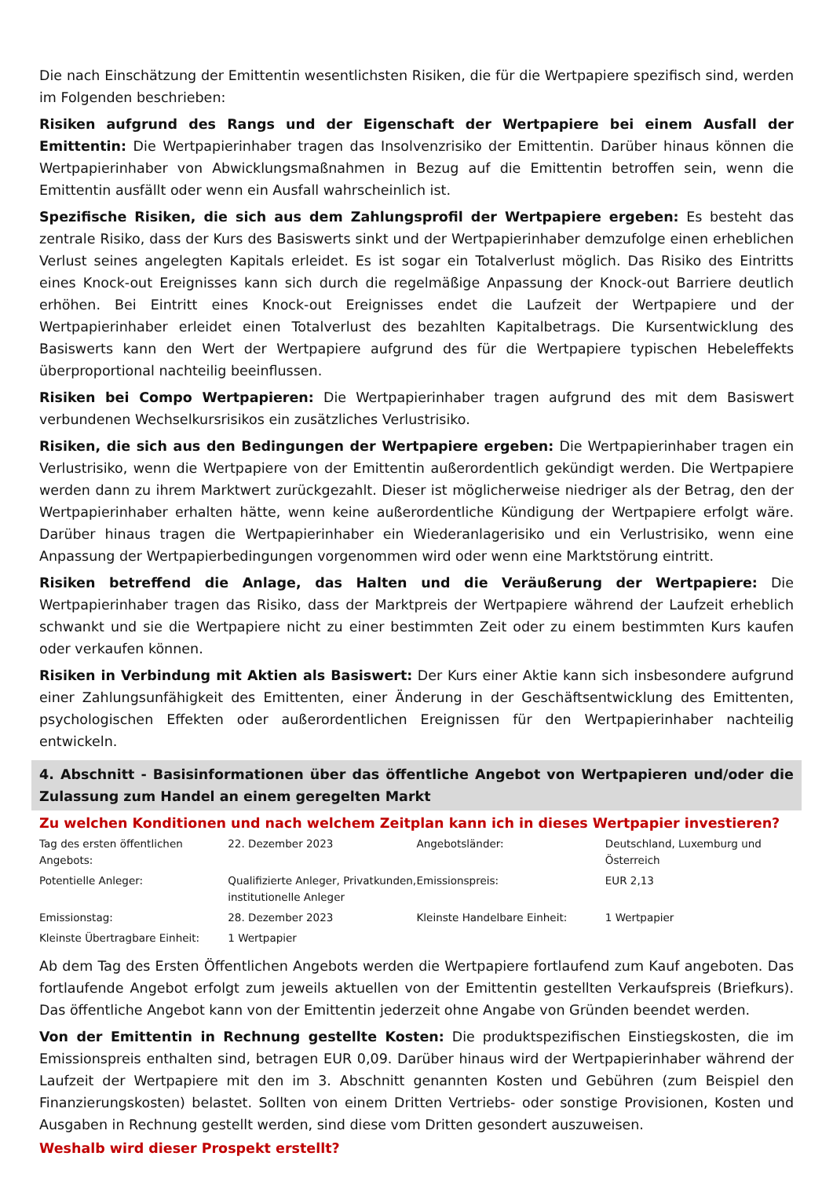Die nach Einschätzung der Emittentin wesentlichsten Risiken, die für die Wertpapiere spezifisch sind, werden im Folgenden beschrieben:
Risiken aufgrund des Rangs und der Eigenschaft der Wertpapiere bei einem Ausfall der Emittentin: Die Wertpapierinhaber tragen das Insolvenzrisiko der Emittentin. Darüber hinaus können die Wertpapierinhaber von Abwicklungsmaßnahmen in Bezug auf die Emittentin betroffen sein, wenn die Emittentin ausfällt oder wenn ein Ausfall wahrscheinlich ist.
Spezifische Risiken, die sich aus dem Zahlungsprofil der Wertpapiere ergeben: Es besteht das zentrale Risiko, dass der Kurs des Basiswerts sinkt und der Wertpapierinhaber demzufolge einen erheblichen Verlust seines angelegten Kapitals erleidet. Es ist sogar ein Totalverlust möglich. Das Risiko des Eintritts eines Knock-out Ereignisses kann sich durch die regelmäßige Anpassung der Knock-out Barriere deutlich erhöhen. Bei Eintritt eines Knock-out Ereignisses endet die Laufzeit der Wertpapiere und der Wertpapierinhaber erleidet einen Totalverlust des bezahlten Kapitalbetrags. Die Kursentwicklung des Basiswerts kann den Wert der Wertpapiere aufgrund des für die Wertpapiere typischen Hebeleffekts überproportional nachteilig beeinflussen.
Risiken bei Compo Wertpapieren: Die Wertpapierinhaber tragen aufgrund des mit dem Basiswert verbundenen Wechselkursrisikos ein zusätzliches Verlustrisiko.
Risiken, die sich aus den Bedingungen der Wertpapiere ergeben: Die Wertpapierinhaber tragen ein Verlustrisiko, wenn die Wertpapiere von der Emittentin außerordentlich gekündigt werden. Die Wertpapiere werden dann zu ihrem Marktwert zurückgezahlt. Dieser ist möglicherweise niedriger als der Betrag, den der Wertpapierinhaber erhalten hätte, wenn keine außerordentliche Kündigung der Wertpapiere erfolgt wäre. Darüber hinaus tragen die Wertpapierinhaber ein Wiederanlagerisiko und ein Verlustrisiko, wenn eine Anpassung der Wertpapierbedingungen vorgenommen wird oder wenn eine Marktstörung eintritt.
Risiken betreffend die Anlage, das Halten und die Veräußerung der Wertpapiere: Die Wertpapierinhaber tragen das Risiko, dass der Marktpreis der Wertpapiere während der Laufzeit erheblich schwankt und sie die Wertpapiere nicht zu einer bestimmten Zeit oder zu einem bestimmten Kurs kaufen oder verkaufen können.
Risiken in Verbindung mit Aktien als Basiswert: Der Kurs einer Aktie kann sich insbesondere aufgrund einer Zahlungsunfähigkeit des Emittenten, einer Änderung in der Geschäftsentwicklung des Emittenten, psychologischen Effekten oder außerordentlichen Ereignissen für den Wertpapierinhaber nachteilig entwickeln.
4. Abschnitt - Basisinformationen über das öffentliche Angebot von Wertpapieren und/oder die Zulassung zum Handel an einem geregelten Markt
Zu welchen Konditionen und nach welchem Zeitplan kann ich in dieses Wertpapier investieren?
| Tag des ersten öffentlichen Angebots: | 22. Dezember 2023 | Angebotsländer: | Deutschland, Luxemburg und Österreich |
| Potentielle Anleger: | Qualifizierte Anleger, Privatkunden, institutionelle Anleger | Emissionspreis: | EUR 2,13 |
| Emissionstag: | 28. Dezember 2023 | Kleinste Handelbare Einheit: | 1 Wertpapier |
| Kleinste Übertragbare Einheit: | 1 Wertpapier | | |
Ab dem Tag des Ersten Öffentlichen Angebots werden die Wertpapiere fortlaufend zum Kauf angeboten. Das fortlaufende Angebot erfolgt zum jeweils aktuellen von der Emittentin gestellten Verkaufspreis (Briefkurs). Das öffentliche Angebot kann von der Emittentin jederzeit ohne Angabe von Gründen beendet werden.
Von der Emittentin in Rechnung gestellte Kosten: Die produktspezifischen Einstiegskosten, die im Emissionspreis enthalten sind, betragen EUR 0,09. Darüber hinaus wird der Wertpapierinhaber während der Laufzeit der Wertpapiere mit den im 3. Abschnitt genannten Kosten und Gebühren (zum Beispiel den Finanzierungskosten) belastet. Sollten von einem Dritten Vertriebs- oder sonstige Provisionen, Kosten und Ausgaben in Rechnung gestellt werden, sind diese vom Dritten gesondert auszuweisen.
Weshalb wird dieser Prospekt erstellt?